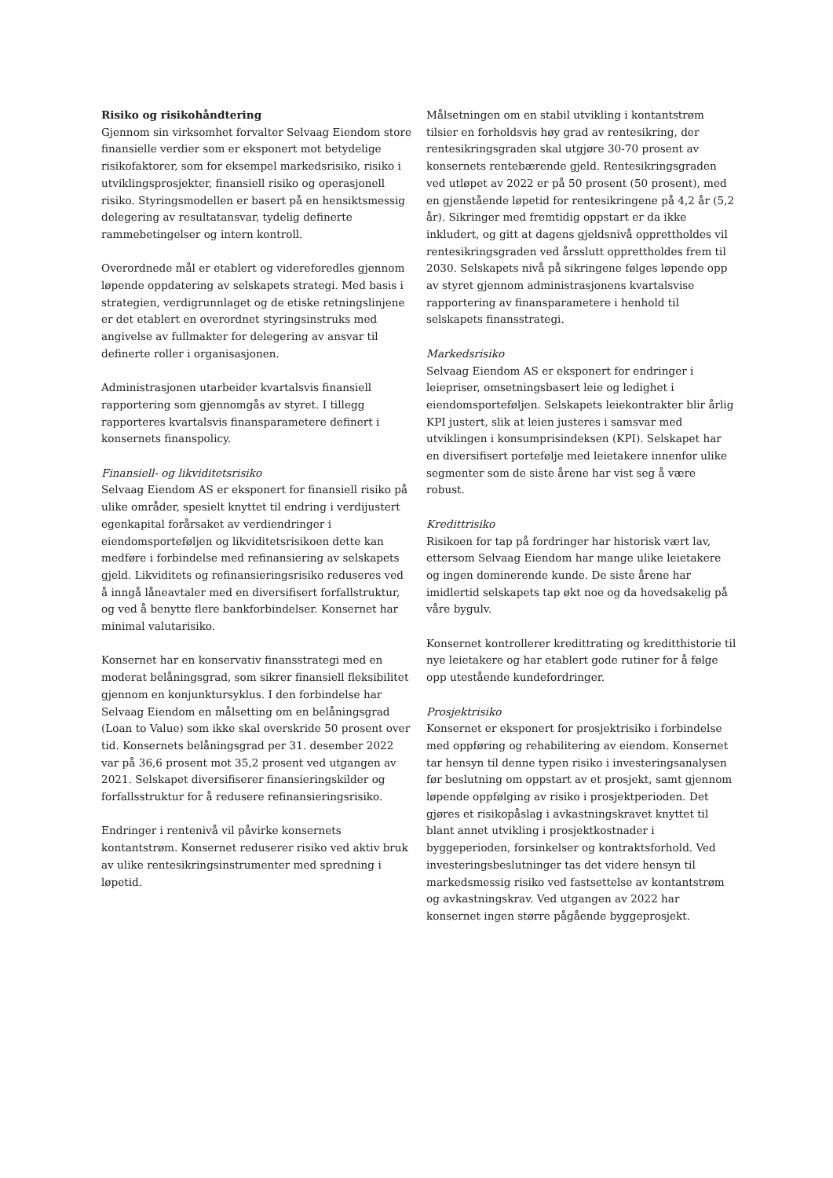Risiko og risikohåndtering
Gjennom sin virksomhet forvalter Selvaag Eiendom store finansielle verdier som er eksponert mot betydelige risikofaktorer, som for eksempel markedsrisiko, risiko i utviklingsprosjekter, finansiell risiko og operasjonell risiko. Styringsmodellen er basert på en hensiktsmessig delegering av resultatansvar, tydelig definerte rammebetingelser og intern kontroll.
Overordnede mål er etablert og videreforedles gjennom løpende oppdatering av selskapets strategi. Med basis i strategien, verdigrunnlaget og de etiske retningslinjene er det etablert en overordnet styringsinstruks med angivelse av fullmakter for delegering av ansvar til definerte roller i organisasjonen.
Administrasjonen utarbeider kvartalsvis finansiell rapportering som gjennomgås av styret. I tillegg rapporteres kvartalsvis finansparametere definert i konsernets finanspolicy.
Finansiell- og likviditetsrisiko
Selvaag Eiendom AS er eksponert for finansiell risiko på ulike områder, spesielt knyttet til endring i verdijustert egenkapital forårsaket av verdiendringer i eiendomsporteføljen og likviditetsrisikoen dette kan medføre i forbindelse med refinansiering av selskapets gjeld. Likviditets og refinansieringsrisiko reduseres ved å inngå låneavtaler med en diversifisert forfallstruktur, og ved å benytte flere bankforbindelser. Konsernet har minimal valutarisiko.
Konsernet har en konservativ finansstrategi med en moderat belåningsgrad, som sikrer finansiell fleksibilitet gjennom en konjunktursyklus. I den forbindelse har Selvaag Eiendom en målsetting om en belåningsgrad (Loan to Value) som ikke skal overskride 50 prosent over tid. Konsernets belåningsgrad per 31. desember 2022 var på 36,6 prosent mot 35,2 prosent ved utgangen av 2021. Selskapet diversifiserer finansieringskilder og forfallsstruktur for å redusere refinansieringsrisiko.
Endringer i rentenivå vil påvirke konsernets kontantstrøm. Konsernet reduserer risiko ved aktiv bruk av ulike rentesikringsinstrumenter med spredning i løpetid.
Målsetningen om en stabil utvikling i kontantstrøm tilsier en forholdsvis høy grad av rentesikring, der rentesikringsgraden skal utgjøre 30-70 prosent av konsernets rentebærende gjeld. Rentesikringsgraden ved utløpet av 2022 er på 50 prosent (50 prosent), med en gjenstående løpetid for rentesikringene på 4,2 år (5,2 år). Sikringer med fremtidig oppstart er da ikke inkludert, og gitt at dagens gjeldsnivå opprettholdes vil rentesikringsgraden ved årsslutt opprettholdes frem til 2030. Selskapets nivå på sikringene følges løpende opp av styret gjennom administrasjonens kvartalsvise rapportering av finansparametere i henhold til selskapets finansstrategi.
Markedsrisiko
Selvaag Eiendom AS er eksponert for endringer i leiepriser, omsetningsbasert leie og ledighet i eiendomsporteføljen. Selskapets leiekontrakter blir årlig KPI justert, slik at leien justeres i samsvar med utviklingen i konsumprisindeksen (KPI). Selskapet har en diversifisert portefølje med leietakere innenfor ulike segmenter som de siste årene har vist seg å være robust.
Kredittrisiko
Risikoen for tap på fordringer har historisk vært lav, ettersom Selvaag Eiendom har mange ulike leietakere og ingen dominerende kunde. De siste årene har imidlertid selskapets tap økt noe og da hovedsakelig på våre bygulv.
Konsernet kontrollerer kredittrating og kreditthistorie til nye leietakere og har etablert gode rutiner for å følge opp utestående kundefordringer.
Prosjektrisiko
Konsernet er eksponert for prosjektrisiko i forbindelse med oppføring og rehabilitering av eiendom. Konsernet tar hensyn til denne typen risiko i investeringsanalysen før beslutning om oppstart av et prosjekt, samt gjennom løpende oppfølging av risiko i prosjektperioden. Det gjøres et risikopåslag i avkastningskravet knyttet til blant annet utvikling i prosjektkostnader i byggeperioden, forsinkelser og kontraktsforhold. Ved investeringsbeslutninger tas det videre hensyn til markedsmessig risiko ved fastsettelse av kontantstrøm og avkastningskrav. Ved utgangen av 2022 har konsernet ingen større pågående byggeprosjekt.